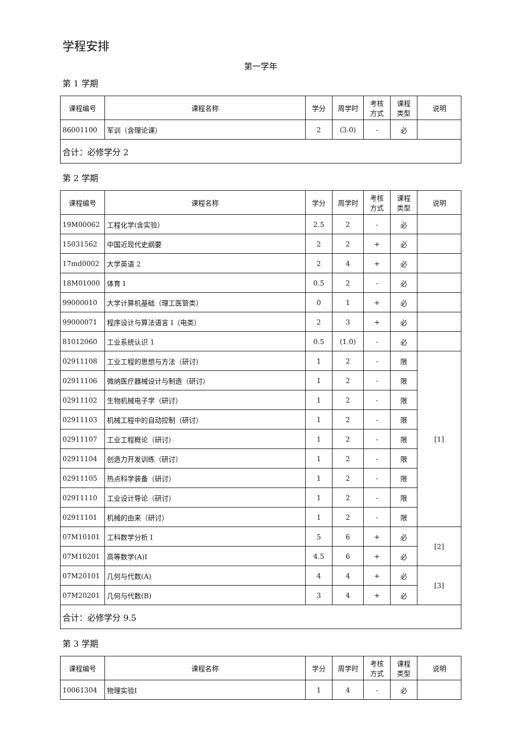学程安排
第一学年
第 1 学期
| 课程编号 | 课程名称 | 学分 | 周学时 | 考核 方式 | 课程 类型 | 说明 |
| --- | --- | --- | --- | --- | --- | --- |
| 86001100 | 军训（含理论课） | 2 | (3.0) | - | 必 | |
| 合计：必修学分 2 | | | | | | |
第 2 学期
| 课程编号 | 课程名称 | 学分 | 周学时 | 考核 方式 | 课程 类型 | 说明 |
| --- | --- | --- | --- | --- | --- | --- |
| 19M00062 | 工程化学(含实验） | 2.5 | 2 | - | 必 | |
| 15031562 | 中国近现代史纲要 | 2 | 2 | + | 必 | |
| 17md0002 | 大学英语 2 | 2 | 4 | + | 必 | |
| 18M01000 | 体育 I | 0.5 | 2 | - | 必 | |
| 99000010 | 大学计算机基础（理工医管类） | 0 | 1 | + | 必 | |
| 99000071 | 程序设计与算法语言 I（电类） | 2 | 3 | + | 必 | |
| 81012060 | 工业系统认识 1 | 0.5 | (1.0) | - | 必 | |
| 02911108 | 工业工程的思想与方法（研讨） | 1 | 2 | - | 限 | [1] |
| 02911106 | 微纳医疗器械设计与制造（研讨） | 1 | 2 | - | 限 | |
| 02911102 | 生物机械电子学（研讨） | 1 | 2 | - | 限 | |
| 02911103 | 机械工程中的自动控制（研讨） | 1 | 2 | - | 限 | |
| 02911107 | 工业工程概论（研讨） | 1 | 2 | - | 限 | |
| 02911104 | 创造力开发训练（研讨） | 1 | 2 | - | 限 | |
| 02911105 | 热点科学装备（研讨） | 1 | 2 | - | 限 | |
| 02911110 | 工业设计导论（研讨） | 1 | 2 | - | 限 | |
| 02911101 | 机械的由来（研讨） | 1 | 2 | - | 限 | |
| 07M10101 | 工科数学分析 I | 5 | 6 | + | 必 | [2] |
| 07M10201 | 高等数学(A)I | 4.5 | 6 | + | 必 | |
| 07M20101 | 几何与代数(A) | 4 | 4 | + | 必 | [3] |
| 07M20201 | 几何与代数(B) | 3 | 4 | + | 必 | |
| 合计：必修学分 9.5 | | | | | | |
第 3 学期
| 课程编号 | 课程名称 | 学分 | 周学时 | 考核 方式 | 课程 类型 | 说明 |
| --- | --- | --- | --- | --- | --- | --- |
| 10061304 | 物理实验I | 1 | 4 | - | 必 | |